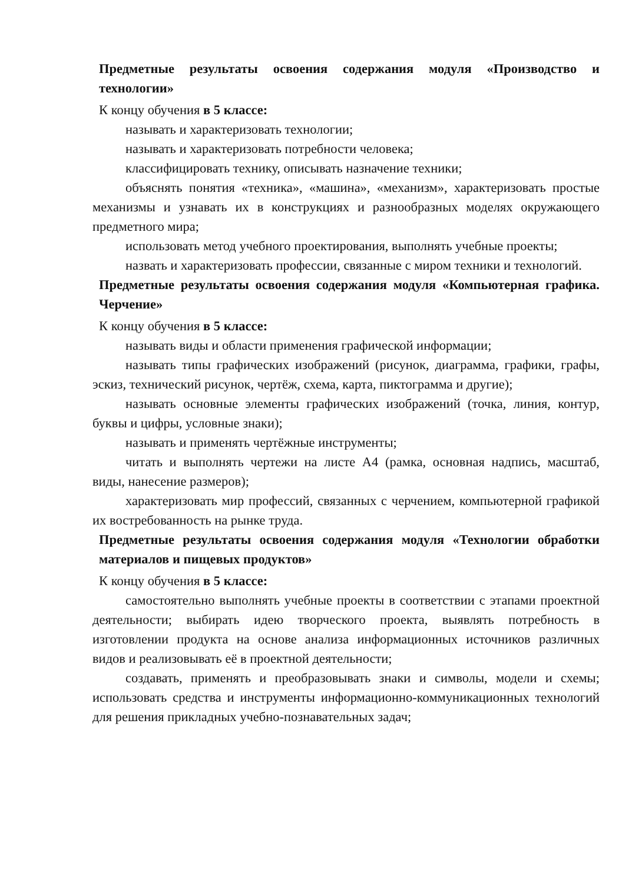Предметные результаты освоения содержания модуля «Производство и технологии»
К концу обучения в 5 классе:
называть и характеризовать технологии;
называть и характеризовать потребности человека;
классифицировать технику, описывать назначение техники;
объяснять понятия «техника», «машина», «механизм», характеризовать простые механизмы и узнавать их в конструкциях и разнообразных моделях окружающего предметного мира;
использовать метод учебного проектирования, выполнять учебные проекты;
назвать и характеризовать профессии, связанные с миром техники и технологий.
Предметные результаты освоения содержания модуля «Компьютерная графика. Черчение»
К концу обучения в 5 классе:
называть виды и области применения графической информации;
называть типы графических изображений (рисунок, диаграмма, графики, графы, эскиз, технический рисунок, чертёж, схема, карта, пиктограмма и другие);
называть основные элементы графических изображений (точка, линия, контур, буквы и цифры, условные знаки);
называть и применять чертёжные инструменты;
читать и выполнять чертежи на листе А4 (рамка, основная надпись, масштаб, виды, нанесение размеров);
характеризовать мир профессий, связанных с черчением, компьютерной графикой их востребованность на рынке труда.
Предметные результаты освоения содержания модуля «Технологии обработки материалов и пищевых продуктов»
К концу обучения в 5 классе:
самостоятельно выполнять учебные проекты в соответствии с этапами проектной деятельности; выбирать идею творческого проекта, выявлять потребность в изготовлении продукта на основе анализа информационных источников различных видов и реализовывать её в проектной деятельности;
создавать, применять и преобразовывать знаки и символы, модели и схемы; использовать средства и инструменты информационно-коммуникационных технологий для решения прикладных учебно-познавательных задач;